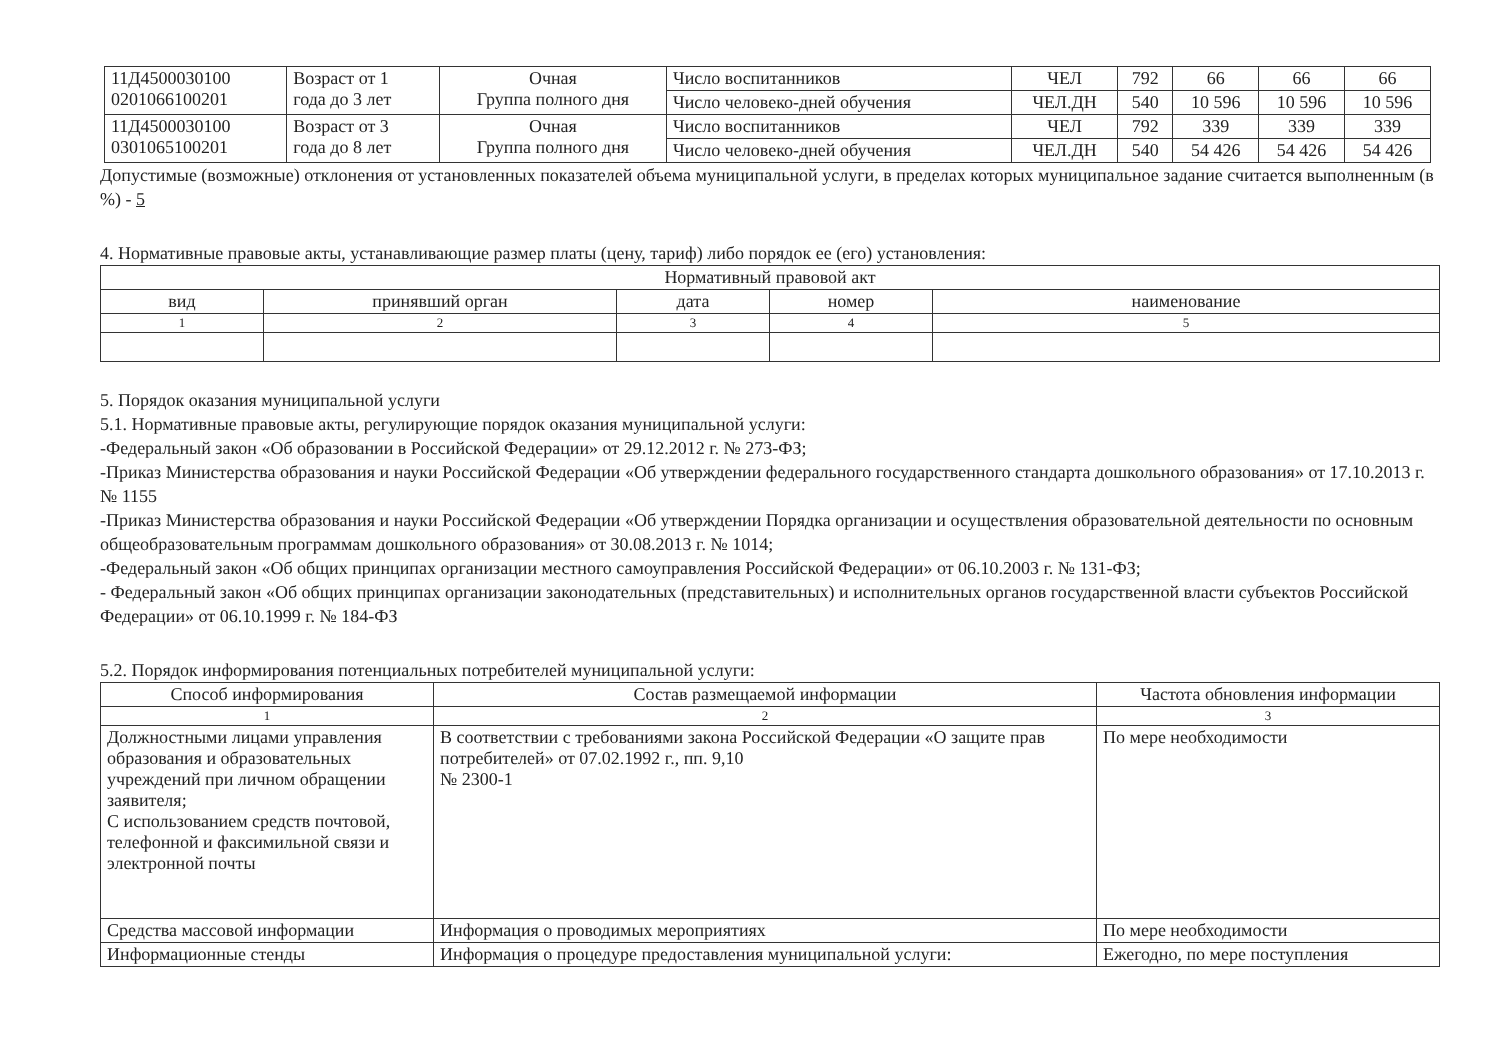| 11Д4500030100 0201066100201 | Возраст от 1 года до 3 лет | Очная Группа полного дня | Число воспитанников | ЧЕЛ | 792 | 66 | 66 | 66 |
| | | | Число человеко-дней обучения | ЧЕЛ.ДН | 540 | 10 596 | 10 596 | 10 596 |
| 11Д4500030100 0301065100201 | Возраст от 3 года до 8 лет | Очная Группа полного дня | Число воспитанников | ЧЕЛ | 792 | 339 | 339 | 339 |
| | | | Число человеко-дней обучения | ЧЕЛ.ДН | 540 | 54 426 | 54 426 | 54 426 |
Допустимые (возможные) отклонения от установленных показателей объема муниципальной услуги, в пределах которых муниципальное задание считается выполненным (в %) - 5
4. Нормативные правовые акты, устанавливающие размер платы (цену, тариф) либо порядок ее (его) установления:
| Нормативный правовой акт | | | | |
| вид | принявший орган | дата | номер | наименование |
| 1 | 2 | 3 | 4 | 5 |
5. Порядок оказания муниципальной услуги
5.1. Нормативные правовые акты, регулирующие порядок оказания муниципальной услуги:
-Федеральный закон «Об образовании в Российской Федерации» от 29.12.2012 г. № 273-ФЗ;
-Приказ Министерства образования и науки Российской Федерации «Об утверждении федерального государственного стандарта дошкольного образования» от 17.10.2013 г. № 1155
-Приказ Министерства образования и науки Российской Федерации «Об утверждении Порядка организации и осуществления образовательной деятельности по основным общеобразовательным программам дошкольного образования» от 30.08.2013 г. № 1014;
-Федеральный закон «Об общих принципах организации местного самоуправления Российской Федерации» от 06.10.2003 г. № 131-ФЗ;
- Федеральный закон «Об общих принципах организации законодательных (представительных) и исполнительных органов государственной власти субъектов Российской Федерации» от 06.10.1999 г. № 184-ФЗ
5.2. Порядок информирования потенциальных потребителей муниципальной услуги:
| Способ информирования | Состав размещаемой информации | Частота обновления информации |
| 1 | 2 | 3 |
| Должностными лицами управления образования и образовательных учреждений при личном обращении заявителя; С использованием средств почтовой, телефонной и факсимильной связи и электронной почты | В соответствии с требованиями закона Российской Федерации «О защите прав потребителей» от 07.02.1992 г., пп. 9,10 № 2300-1 | По мере необходимости |
| Средства массовой информации | Информация о проводимых мероприятиях | По мере необходимости |
| Информационные стенды | Информация о процедуре предоставления муниципальной услуги: | Ежегодно, по мере поступления |